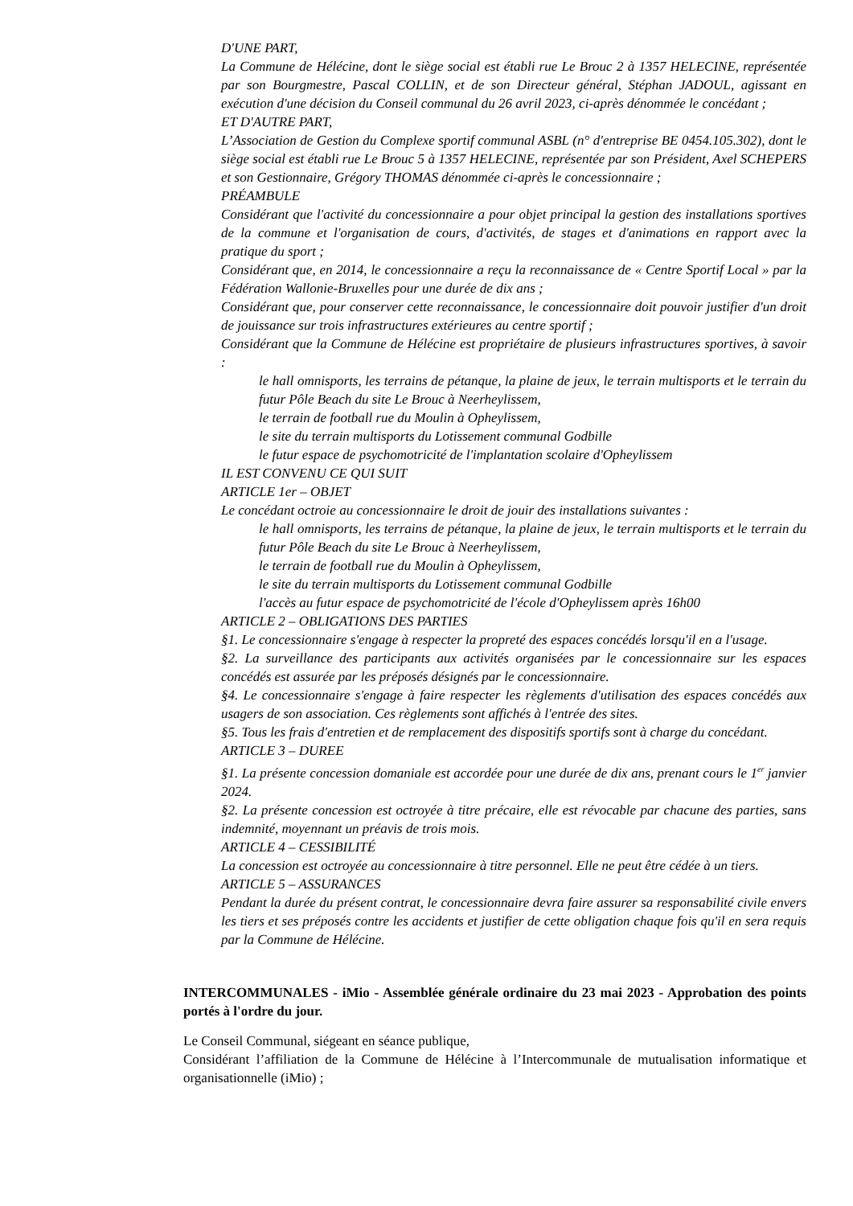D'UNE PART,
La Commune de Hélécine, dont le siège social est établi rue Le Brouc 2 à 1357 HELECINE, représentée par son Bourgmestre, Pascal COLLIN, et de son Directeur général, Stéphan JADOUL, agissant en exécution d'une décision du Conseil communal du 26 avril 2023, ci-après dénommée le concédant ;
ET D'AUTRE PART,
L’Association de Gestion du Complexe sportif communal ASBL (n° d'entreprise BE 0454.105.302), dont le siège social est établi rue Le Brouc 5 à 1357 HELECINE, représentée par son Président, Axel SCHEPERS et son Gestionnaire, Grégory THOMAS dénommée ci-après le concessionnaire ;
PRÉAMBULE
Considérant que l'activité du concessionnaire a pour objet principal la gestion des installations sportives de la commune et l'organisation de cours, d'activités, de stages et d'animations en rapport avec la pratique du sport ;
Considérant que, en 2014, le concessionnaire a reçu la reconnaissance de « Centre Sportif Local » par la Fédération Wallonie-Bruxelles pour une durée de dix ans ;
Considérant que, pour conserver cette reconnaissance, le concessionnaire doit pouvoir justifier d'un droit de jouissance sur trois infrastructures extérieures au centre sportif ;
Considérant que la Commune de Hélécine est propriétaire de plusieurs infrastructures sportives, à savoir :
le hall omnisports, les terrains de pétanque, la plaine de jeux, le terrain multisports et le terrain du futur Pôle Beach du site Le Brouc à Neerheylissem,
le terrain de football rue du Moulin à Opheylissem,
le site du terrain multisports du Lotissement communal Godbille
le futur espace de psychomotricité de l'implantation scolaire d'Opheylissem
IL EST CONVENU CE QUI SUIT
ARTICLE 1er – OBJET
Le concédant octroie au concessionnaire le droit de jouir des installations suivantes :
le hall omnisports, les terrains de pétanque, la plaine de jeux, le terrain multisports et le terrain du futur Pôle Beach du site Le Brouc à Neerheylissem,
le terrain de football rue du Moulin à Opheylissem,
le site du terrain multisports du Lotissement communal Godbille
l'accès au futur espace de psychomotricité de l'école d'Opheylissem après 16h00
ARTICLE 2 – OBLIGATIONS DES PARTIES
§1. Le concessionnaire s'engage à respecter la propreté des espaces concédés lorsqu'il en a l'usage.
§2. La surveillance des participants aux activités organisées par le concessionnaire sur les espaces concédés est assurée par les préposés désignés par le concessionnaire.
§4. Le concessionnaire s'engage à faire respecter les règlements d'utilisation des espaces concédés aux usagers de son association. Ces règlements sont affichés à l'entrée des sites.
§5. Tous les frais d'entretien et de remplacement des dispositifs sportifs sont à charge du concédant.
ARTICLE 3 – DUREE
§1. La présente concession domaniale est accordée pour une durée de dix ans, prenant cours le 1<sup>er</sup> janvier 2024.
§2. La présente concession est octroyée à titre précaire, elle est révocable par chacune des parties, sans indemnité, moyennant un préavis de trois mois.
ARTICLE 4 – CESSIBILITÉ
La concession est octroyée au concessionnaire à titre personnel. Elle ne peut être cédée à un tiers.
ARTICLE 5 – ASSURANCES
Pendant la durée du présent contrat, le concessionnaire devra faire assurer sa responsabilité civile envers les tiers et ses préposés contre les accidents et justifier de cette obligation chaque fois qu'il en sera requis par la Commune de Hélécine.
INTERCOMMUNALES - iMio - Assemblée générale ordinaire du 23 mai 2023 - Approbation des points portés à l'ordre du jour.
Le Conseil Communal, siégeant en séance publique,
Considérant l’affiliation de la Commune de Hélécine à l’Intercommunale de mutualisation informatique et organisationnelle (iMio) ;